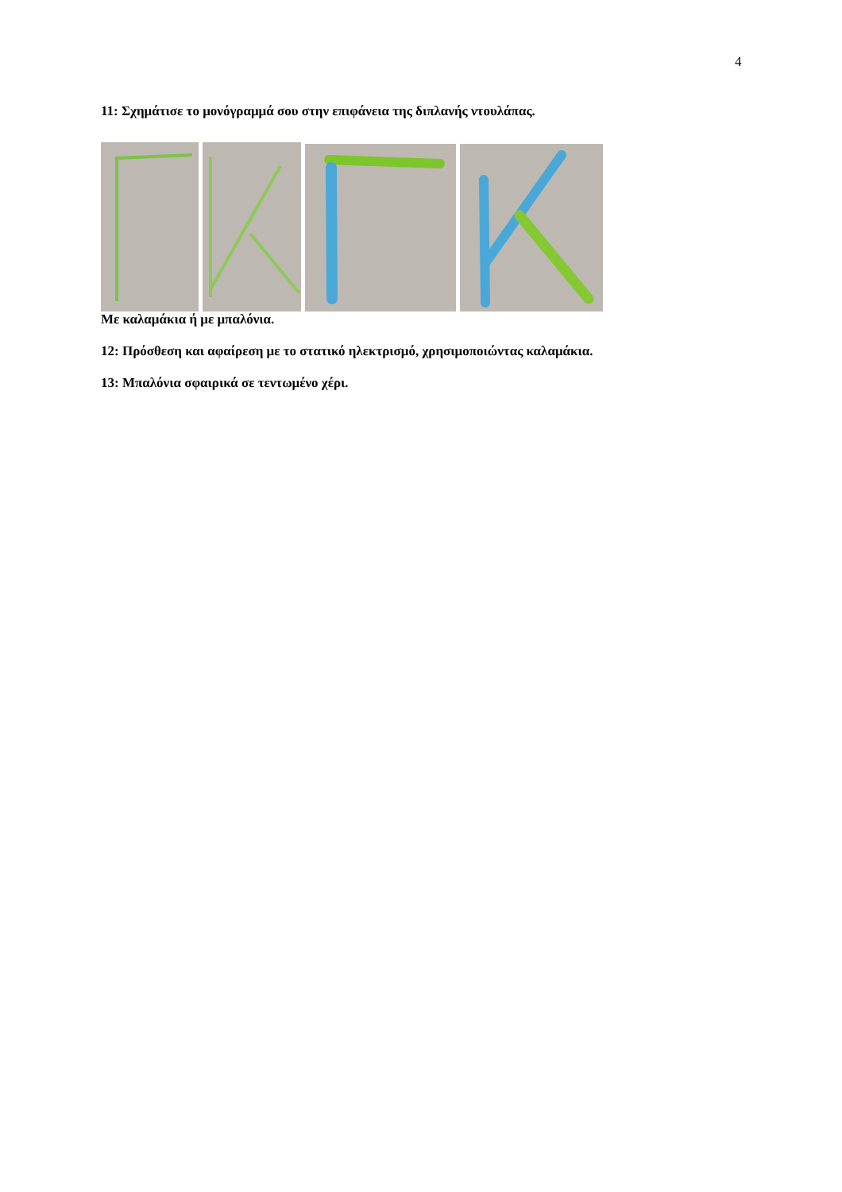4
11: Σχημάτισε το μονόγραμμά σου στην επιφάνεια της διπλανής ντουλάπας.
Με καλαμάκια ή με μπαλόνια.
12: Πρόσθεση και αφαίρεση με το στατικό ηλεκτρισμό, χρησιμοποιώντας καλαμάκια.
13: Μπαλόνια σφαιρικά σε τεντωμένο χέρι.